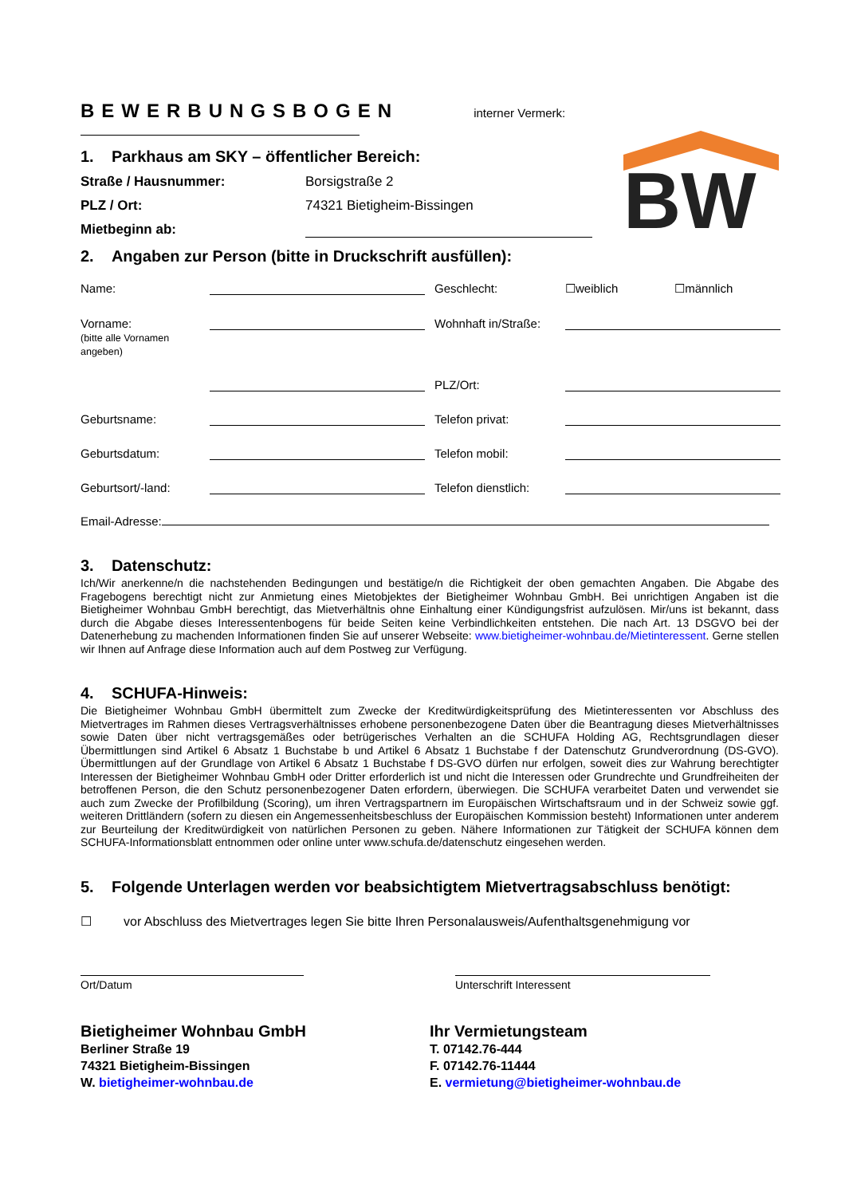BW
BEWERBUNGSBOGEN
interner Vermerk:
1. Parkhaus am SKY – öffentlicher Bereich:
Straße / Hausnummer: Borsigstraße 2
PLZ / Ort: 74321 Bietigheim-Bissingen
Mietbeginn ab:
2. Angaben zur Person (bitte in Druckschrift ausfüllen):
Name: Geschlecht: ☐weiblich ☐männlich Vorname:
(bitte alle Vornamen angeben) Wohnhaft in/Straße: PLZ/Ort: Geburtsname: Telefon privat: Geburtsdatum: Telefon mobil: Geburtsort/-land: Telefon dienstlich:
Email-Adresse:
3. Datenschutz:
Ich/Wir anerkenne/n die nachstehenden Bedingungen und bestätige/n die Richtigkeit der oben gemachten Angaben. Die Abgabe des Fragebogens berechtigt nicht zur Anmietung eines Mietobjektes der Bietigheimer Wohnbau GmbH. Bei unrichtigen Angaben ist die Bietigheimer Wohnbau GmbH berechtigt, das Mietverhältnis ohne Einhaltung einer Kündigungsfrist aufzulösen. Mir/uns ist bekannt, dass durch die Abgabe dieses Interessentenbogens für beide Seiten keine Verbindlichkeiten entstehen. Die nach Art. 13 DSGVO bei der Datenerhebung zu machenden Informationen finden Sie auf unserer Webseite: www.bietigheimer-wohnbau.de/Mietinteressent. Gerne stellen wir Ihnen auf Anfrage diese Information auch auf dem Postweg zur Verfügung.
4. SCHUFA-Hinweis:
Die Bietigheimer Wohnbau GmbH übermittelt zum Zwecke der Kreditwürdigkeitsprüfung des Mietinteressenten vor Abschluss des Mietvertrages im Rahmen dieses Vertragsverhältnisses erhobene personenbezogene Daten über die Beantragung dieses Mietverhältnisses sowie Daten über nicht vertragsgemäßes oder betrügerisches Verhalten an die SCHUFA Holding AG, Rechtsgrundlagen dieser Übermittlungen sind Artikel 6 Absatz 1 Buchstabe b und Artikel 6 Absatz 1 Buchstabe f der Datenschutz Grundverordnung (DS-GVO). Übermittlungen auf der Grundlage von Artikel 6 Absatz 1 Buchstabe f DS-GVO dürfen nur erfolgen, soweit dies zur Wahrung berechtigter Interessen der Bietigheimer Wohnbau GmbH oder Dritter erforderlich ist und nicht die Interessen oder Grundrechte und Grundfreiheiten der betroffenen Person, die den Schutz personenbezogener Daten erfordern, überwiegen. Die SCHUFA verarbeitet Daten und verwendet sie auch zum Zwecke der Profilbildung (Scoring), um ihren Vertragspartnern im Europäischen Wirtschaftsraum und in der Schweiz sowie ggf. weiteren Drittländern (sofern zu diesen ein Angemessenheitsbeschluss der Europäischen Kommission besteht) Informationen unter anderem zur Beurteilung der Kreditwürdigkeit von natürlichen Personen zu geben. Nähere Informationen zur Tätigkeit der SCHUFA können dem SCHUFA-Informationsblatt entnommen oder online unter www.schufa.de/datenschutz eingesehen werden.
5. Folgende Unterlagen werden vor beabsichtigtem Mietvertragsabschluss benötigt:
☐ vor Abschluss des Mietvertrages legen Sie bitte Ihren Personalausweis/Aufenthaltsgenehmigung vor
Ort/Datum
Unterschrift Interessent
Bietigheimer Wohnbau GmbH
Berliner Straße 19
74321 Bietigheim-Bissingen
W. bietigheimer-wohnbau.de
Ihr Vermietungsteam
T. 07142.76-444
F. 07142.76-11444
E. vermietung@bietigheimer-wohnbau.de